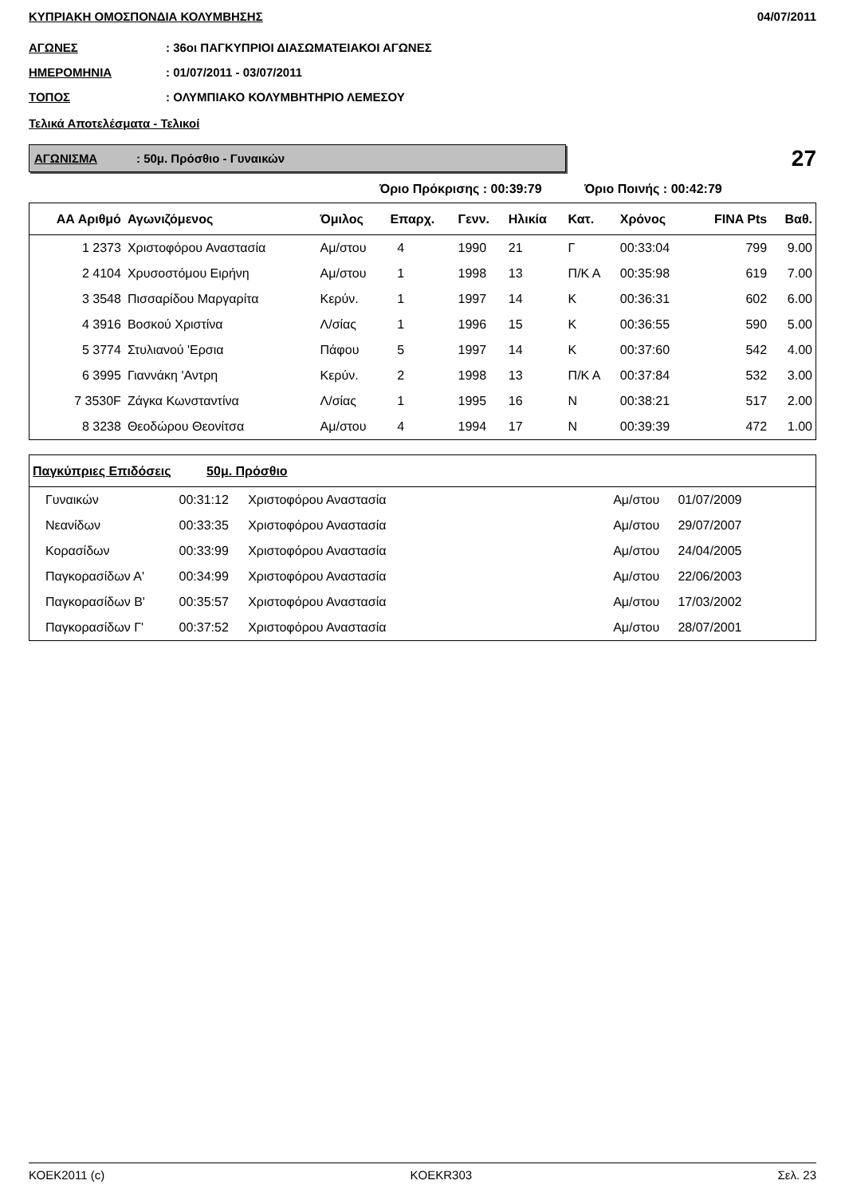ΚΥΠΡΙΑΚΗ ΟΜΟΣΠΟΝΔΙΑ ΚΟΛΥΜΒΗΣΗΣ 04/07/2011
ΑΓΩΝΕΣ: 36οι ΠΑΓΚΥΠΡΙΟΙ ΔΙΑΣΩΜΑΤΕΙΑΚΟΙ ΑΓΩΝΕΣ
ΗΜΕΡΟΜΗΝΙΑ: 01/07/2011 - 03/07/2011
ΤΟΠΟΣ: ΟΛΥΜΠΙΑΚΟ ΚΟΛΥΜΒΗΤΗΡΙΟ ΛΕΜΕΣΟΥ
Τελικά Αποτελέσματα - Τελικοί
ΑΓΩΝΙΣΜΑ: 50μ. Πρόσθιο - Γυναικών
27
Όριο Πρόκρισης : 00:39:79 Όριο Ποινής : 00:42:79
| ΑΑ Αριθμό | Αγωνιζόμενος | Όμιλος | Επαρχ. | Γενν. | Ηλικία | Κατ. | Χρόνος | FINA Pts | Βαθ. |
| --- | --- | --- | --- | --- | --- | --- | --- | --- | --- |
| 1 2373 | Χριστοφόρου Αναστασία | Αμ/στου | 4 | 1990 | 21 | Γ | 00:33:04 | 799 | 9.00 |
| 2 4104 | Χρυσοστόμου Ειρήνη | Αμ/στου | 1 | 1998 | 13 | Π/Κ Α | 00:35:98 | 619 | 7.00 |
| 3 3548 | Πισσαρίδου Μαργαρίτα | Κερύν. | 1 | 1997 | 14 | Κ | 00:36:31 | 602 | 6.00 |
| 4 3916 | Βοσκού Χριστίνα | Λ/σίας | 1 | 1996 | 15 | Κ | 00:36:55 | 590 | 5.00 |
| 5 3774 | Στυλιανού 'Ερσια | Πάφου | 5 | 1997 | 14 | Κ | 00:37:60 | 542 | 4.00 |
| 6 3995 | Γιαννάκη 'Αντρη | Κερύν. | 2 | 1998 | 13 | Π/Κ Α | 00:37:84 | 532 | 3.00 |
| 7 3530F | Ζάγκα Κωνσταντίνα | Λ/σίας | 1 | 1995 | 16 | Ν | 00:38:21 | 517 | 2.00 |
| 8 3238 | Θεοδώρου Θεονίτσα | Αμ/στου | 4 | 1994 | 17 | Ν | 00:39:39 | 472 | 1.00 |
| Παγκύπριες Επιδόσεις 50μ. Πρόσθιο | | | | | |
| --- | --- | --- | --- | --- | --- |
| Γυναικών | 00:31:12 | Χριστοφόρου Αναστασία | Αμ/στου | 01/07/2009 | |
| Νεανίδων | 00:33:35 | Χριστοφόρου Αναστασία | Αμ/στου | 29/07/2007 | |
| Κορασίδων | 00:33:99 | Χριστοφόρου Αναστασία | Αμ/στου | 24/04/2005 | |
| Παγκορασίδων Α' | 00:34:99 | Χριστοφόρου Αναστασία | Αμ/στου | 22/06/2003 | |
| Παγκορασίδων Β' | 00:35:57 | Χριστοφόρου Αναστασία | Αμ/στου | 17/03/2002 | |
| Παγκορασίδων Γ' | 00:37:52 | Χριστοφόρου Αναστασία | Αμ/στου | 28/07/2001 | |
ΚΟΕΚ2011 (c) KOEKR303 Σελ. 23